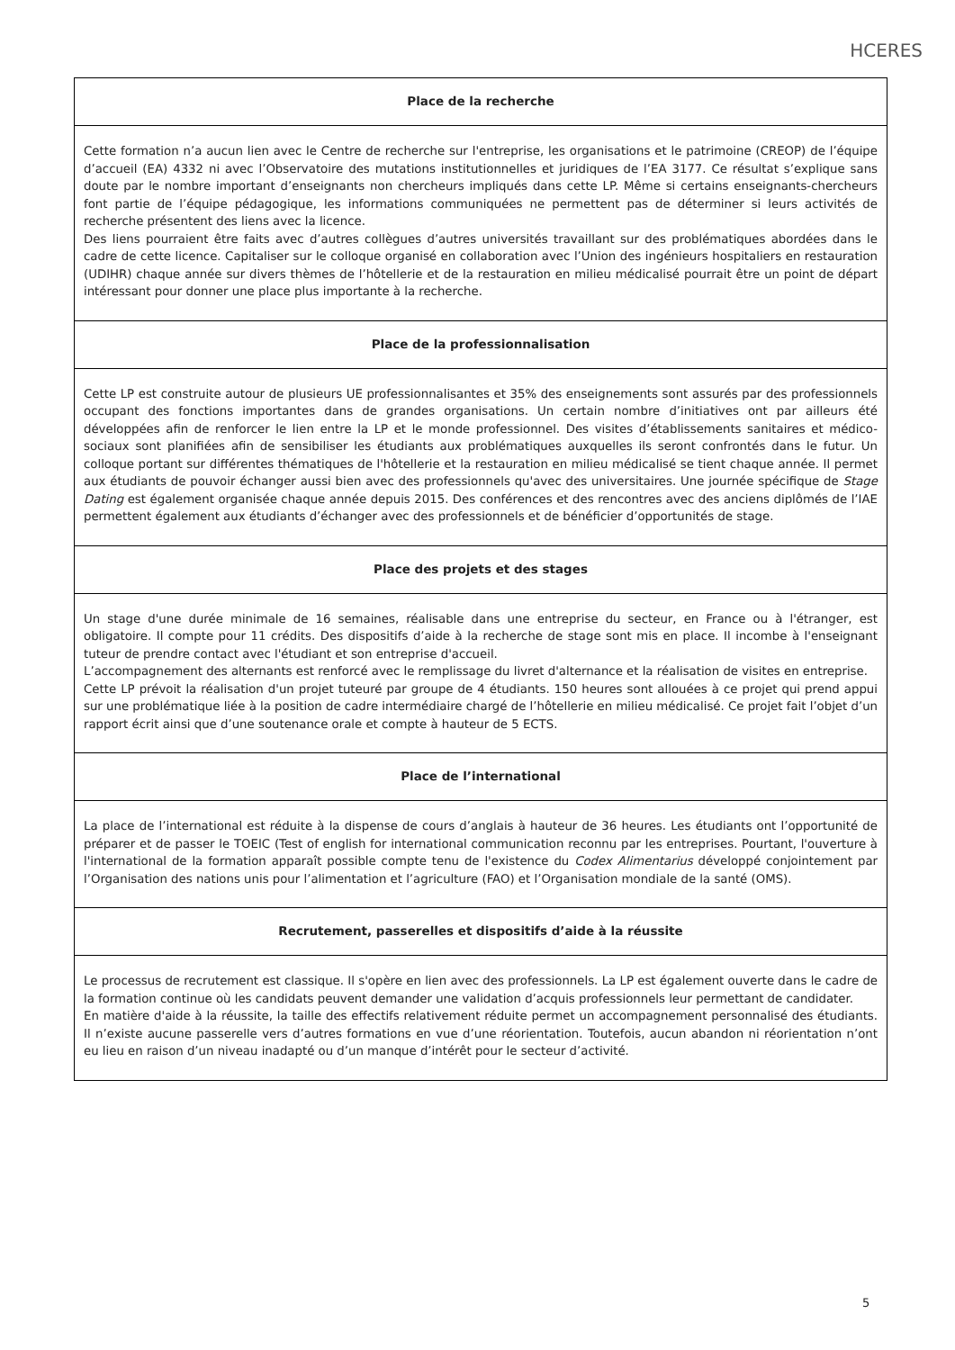HCERES
| Place de la recherche |
| --- |
| Cette formation n’a aucun lien avec le Centre de recherche sur l'entreprise, les organisations et le patrimoine (CREOP) de l’équipe d’accueil (EA) 4332 ni avec l’Observatoire des mutations institutionnelles et juridiques de l’EA 3177. Ce résultat s’explique sans doute par le nombre important d’enseignants non chercheurs impliqués dans cette LP. Même si certains enseignants-chercheurs font partie de l’équipe pédagogique, les informations communiquées ne permettent pas de déterminer si leurs activités de recherche présentent des liens avec la licence. Des liens pourraient être faits avec d’autres collègues d’autres universités travaillant sur des problématiques abordées dans le cadre de cette licence. Capitaliser sur le colloque organisé en collaboration avec l’Union des ingénieurs hospitaliers en restauration (UDIHR) chaque année sur divers thèmes de l’hôtellerie et de la restauration en milieu médicalisé pourrait être un point de départ intéressant pour donner une place plus importante à la recherche. |
| Place de la professionnalisation |
| Cette LP est construite autour de plusieurs UE professionnalisantes et 35% des enseignements sont assurés par des professionnels occupant des fonctions importantes dans de grandes organisations. Un certain nombre d’initiatives ont par ailleurs été développées afin de renforcer le lien entre la LP et le monde professionnel. Des visites d’établissements sanitaires et médico-sociaux sont planifiées afin de sensibiliser les étudiants aux problématiques auxquelles ils seront confrontés dans le futur. Un colloque portant sur différentes thématiques de l'hôtellerie et la restauration en milieu médicalisé se tient chaque année. Il permet aux étudiants de pouvoir échanger aussi bien avec des professionnels qu'avec des universitaires. Une journée spécifique de Stage Dating est également organisée chaque année depuis 2015. Des conférences et des rencontres avec des anciens diplômés de l’IAE permettent également aux étudiants d’échanger avec des professionnels et de bénéficier d’opportunités de stage. |
| Place des projets et des stages |
| Un stage d'une durée minimale de 16 semaines, réalisable dans une entreprise du secteur, en France ou à l'étranger, est obligatoire. Il compte pour 11 crédits. Des dispositifs d’aide à la recherche de stage sont mis en place. Il incombe à l'enseignant tuteur de prendre contact avec l'étudiant et son entreprise d'accueil. L’accompagnement des alternants est renforcé avec le remplissage du livret d'alternance et la réalisation de visites en entreprise. Cette LP prévoit la réalisation d'un projet tuteuré par groupe de 4 étudiants. 150 heures sont allouées à ce projet qui prend appui sur une problématique liée à la position de cadre intermédiaire chargé de l’hôtellerie en milieu médicalisé. Ce projet fait l’objet d’un rapport écrit ainsi que d’une soutenance orale et compte à hauteur de 5 ECTS. |
| Place de l’international |
| La place de l’international est réduite à la dispense de cours d’anglais à hauteur de 36 heures. Les étudiants ont l’opportunité de préparer et de passer le TOEIC (Test of english for international communication reconnu par les entreprises. Pourtant, l'ouverture à l'international de la formation apparaît possible compte tenu de l'existence du Codex Alimentarius développé conjointement par l’Organisation des nations unis pour l’alimentation et l’agriculture (FAO) et l’Organisation mondiale de la santé (OMS). |
| Recrutement, passerelles et dispositifs d’aide à la réussite |
| Le processus de recrutement est classique. Il s'opère en lien avec des professionnels. La LP est également ouverte dans le cadre de la formation continue où les candidats peuvent demander une validation d’acquis professionnels leur permettant de candidater. En matière d'aide à la réussite, la taille des effectifs relativement réduite permet un accompagnement personnalisé des étudiants. Il n’existe aucune passerelle vers d’autres formations en vue d’une réorientation. Toutefois, aucun abandon ni réorientation n’ont eu lieu en raison d’un niveau inadapté ou d’un manque d’intérêt pour le secteur d’activité. |
5